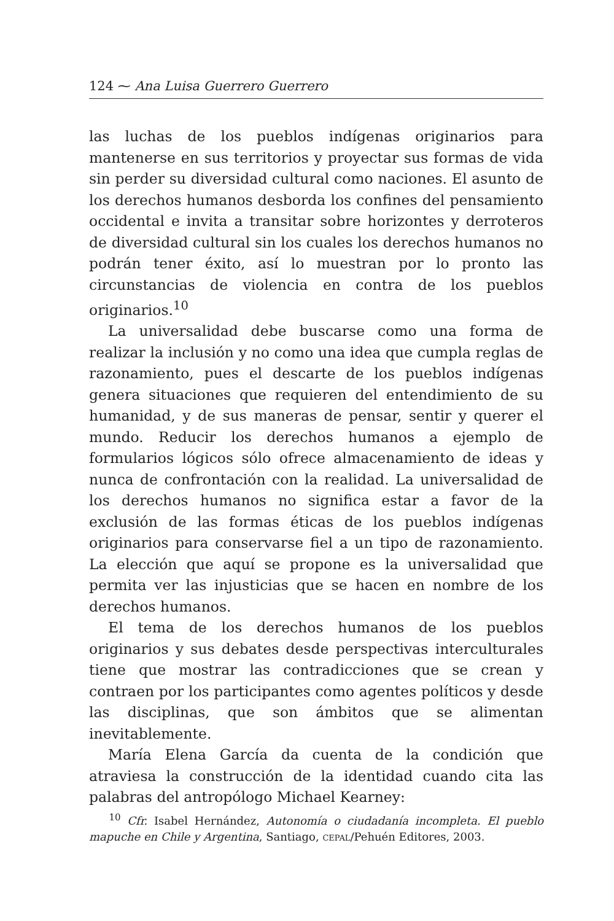124 ⁓ Ana Luisa Guerrero Guerrero
las luchas de los pueblos indígenas originarios para mantenerse en sus territorios y proyectar sus formas de vida sin perder su diversidad cultural como naciones. El asunto de los derechos humanos desborda los confines del pensamiento occidental e invita a transitar sobre horizontes y derroteros de diversidad cultural sin los cuales los derechos humanos no podrán tener éxito, así lo muestran por lo pronto las circunstancias de violencia en contra de los pueblos originarios.<sup>10</sup>
La universalidad debe buscarse como una forma de realizar la inclusión y no como una idea que cumpla reglas de razonamiento, pues el descarte de los pueblos indígenas genera situaciones que requieren del entendimiento de su humanidad, y de sus maneras de pensar, sentir y querer el mundo. Reducir los derechos humanos a ejemplo de formularios lógicos sólo ofrece almacenamiento de ideas y nunca de confrontación con la realidad. La universalidad de los derechos humanos no significa estar a favor de la exclusión de las formas éticas de los pueblos indígenas originarios para conservarse fiel a un tipo de razonamiento. La elección que aquí se propone es la universalidad que permita ver las injusticias que se hacen en nombre de los derechos humanos.
El tema de los derechos humanos de los pueblos originarios y sus debates desde perspectivas interculturales tiene que mostrar las contradicciones que se crean y contraen por los participantes como agentes políticos y desde las disciplinas, que son ámbitos que se alimentan inevitablemente.
María Elena García da cuenta de la condición que atraviesa la construcción de la identidad cuando cita las palabras del antropólogo Michael Kearney:
<sup>10</sup> Cfr. Isabel Hernández, Autonomía o ciudadanía incompleta. El pueblo mapuche en Chile y Argentina, Santiago, CEPAL/Pehuén Editores, 2003.